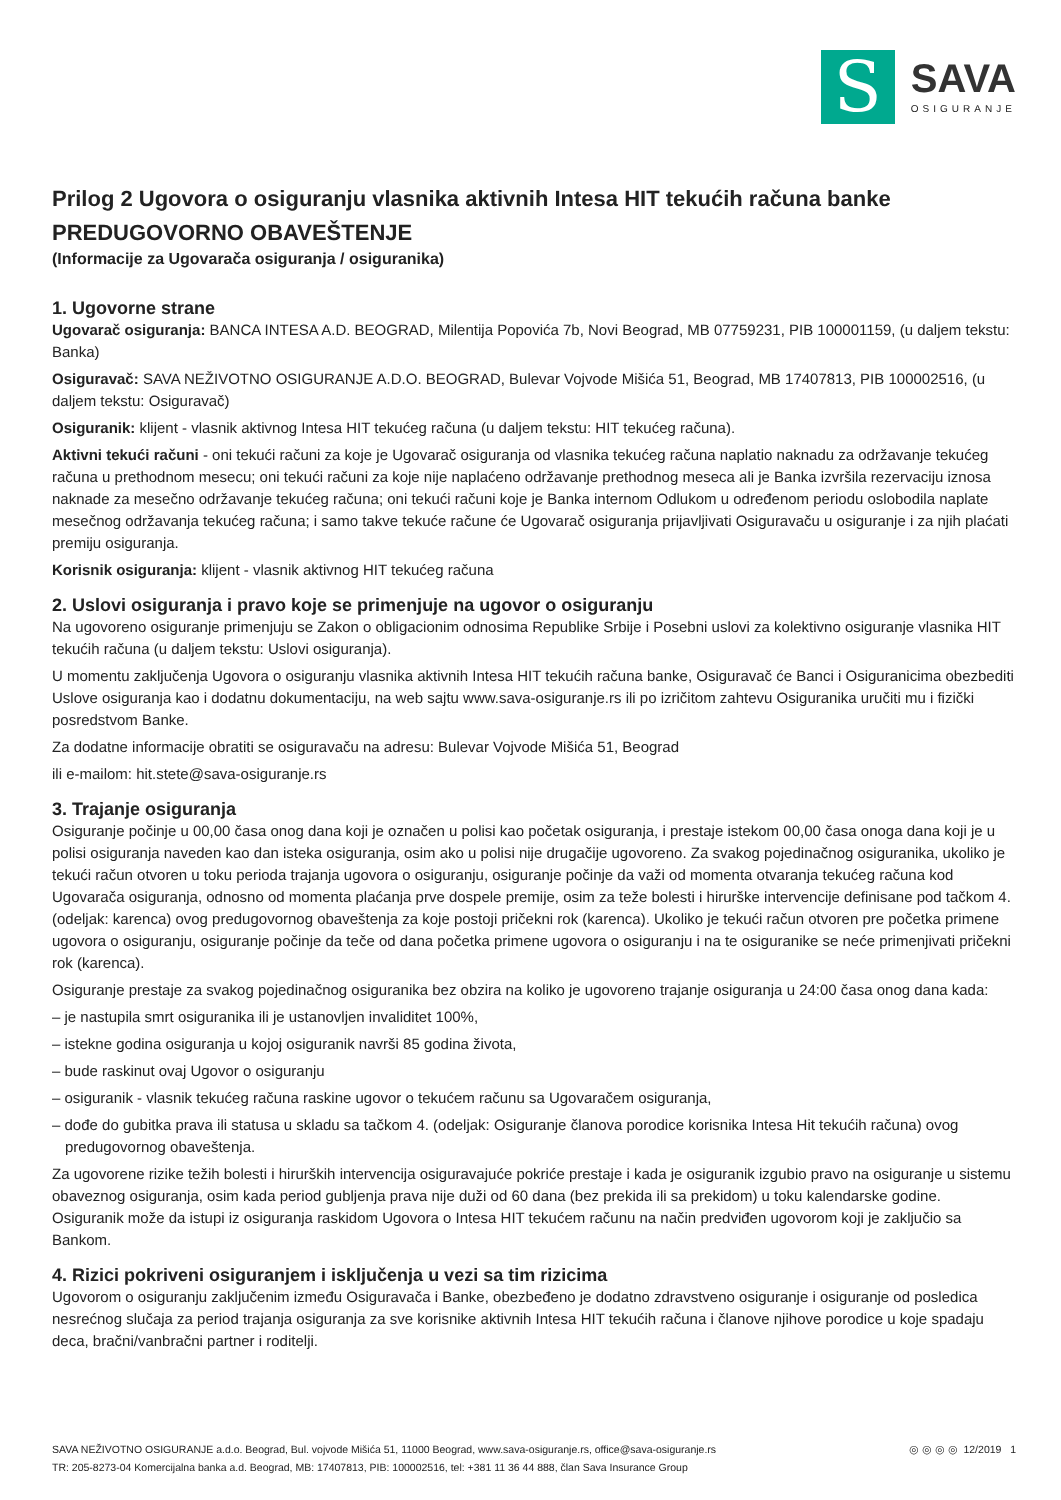S
SAVA
OSIGURANJE
Prilog 2 Ugovora o osiguranju vlasnika aktivnih Intesa HIT tekućih računa banke
PREDUGOVORNO OBAVEŠTENJE
(Informacije za Ugovarača osiguranja / osiguranika)
1. Ugovorne strane
Ugovarač osiguranja: BANCA INTESA A.D. BEOGRAD, Milentija Popovića 7b, Novi Beograd, MB 07759231, PIB 100001159, (u daljem tekstu: Banka)
Osiguravač: SAVA NEŽIVOTNO OSIGURANJE A.D.O. BEOGRAD, Bulevar Vojvode Mišića 51, Beograd, MB 17407813, PIB 100002516, (u daljem tekstu: Osiguravač)
Osiguranik: klijent - vlasnik aktivnog Intesa HIT tekućeg računa (u daljem tekstu: HIT tekućeg računa).
Aktivni tekući računi - oni tekući računi za koje je Ugovarač osiguranja od vlasnika tekućeg računa naplatio naknadu za održavanje tekućeg računa u prethodnom mesecu; oni tekući računi za koje nije naplaćeno održavanje prethodnog meseca ali je Banka izvršila rezervaciju iznosa naknade za mesečno održavanje tekućeg računa; oni tekući računi koje je Banka internom Odlukom u određenom periodu oslobodila naplate mesečnog održavanja tekućeg računa; i samo takve tekuće račune će Ugovarač osiguranja prijavljivati Osiguravaču u osiguranje i za njih plaćati premiju osiguranja.
Korisnik osiguranja: klijent - vlasnik aktivnog HIT tekućeg računa
2. Uslovi osiguranja i pravo koje se primenjuje na ugovor o osiguranju
Na ugovoreno osiguranje primenjuju se Zakon o obligacionim odnosima Republike Srbije i Posebni uslovi za kolektivno osiguranje vlasnika HIT tekućih računa (u daljem tekstu: Uslovi osiguranja).
U momentu zaključenja Ugovora o osiguranju vlasnika aktivnih Intesa HIT tekućih računa banke, Osiguravač će Banci i Osiguranicima obezbediti Uslove osiguranja kao i dodatnu dokumentaciju, na web sajtu www.sava-osiguranje.rs ili po izričitom zahtevu Osiguranika uručiti mu i fizički posredstvom Banke.
Za dodatne informacije obratiti se osiguravaču na adresu: Bulevar Vojvode Mišića 51, Beograd
ili e-mailom: hit.stete@sava-osiguranje.rs
3. Trajanje osiguranja
Osiguranje počinje u 00,00 časa onog dana koji je označen u polisi kao početak osiguranja, i prestaje istekom 00,00 časa onoga dana koji je u polisi osiguranja naveden kao dan isteka osiguranja, osim ako u polisi nije drugačije ugovoreno. Za svakog pojedinačnog osiguranika, ukoliko je tekući račun otvoren u toku perioda trajanja ugovora o osiguranju, osiguranje počinje da važi od momenta otvaranja tekućeg računa kod Ugovarača osiguranja, odnosno od momenta plaćanja prve dospele premije, osim za teže bolesti i hirurške intervencije definisane pod tačkom 4. (odeljak: karenca) ovog predugovornog obaveštenja za koje postoji pričekni rok (karenca). Ukoliko je tekući račun otvoren pre početka primene ugovora o osiguranju, osiguranje počinje da teče od dana početka primene ugovora o osiguranju i na te osiguranike se neće primenjivati pričekni rok (karenca).
Osiguranje prestaje za svakog pojedinačnog osiguranika bez obzira na koliko je ugovoreno trajanje osiguranja u 24:00 časa onog dana kada:
– je nastupila smrt osiguranika ili je ustanovljen invaliditet 100%,
– istekne godina osiguranja u kojoj osiguranik navrši 85 godina života,
– bude raskinut ovaj Ugovor o osiguranju
– osiguranik - vlasnik tekućeg računa raskine ugovor o tekućem računu sa Ugovaračem osiguranja,
– dođe do gubitka prava ili statusa u skladu sa tačkom 4. (odeljak: Osiguranje članova porodice korisnika Intesa Hit tekućih računa) ovog predugovornog obaveštenja.
Za ugovorene rizike težih bolesti i hirurških intervencija osiguravajuće pokriće prestaje i kada je osiguranik izgubio pravo na osiguranje u sistemu obaveznog osiguranja, osim kada period gubljenja prava nije duži od 60 dana (bez prekida ili sa prekidom) u toku kalendarske godine. Osiguranik može da istupi iz osiguranja raskidom Ugovora o Intesa HIT tekućem računu na način predviđen ugovorom koji je zaključio sa Bankom.
4. Rizici pokriveni osiguranjem i isključenja u vezi sa tim rizicima
Ugovorom o osiguranju zaključenim između Osiguravača i Banke, obezbeđeno je dodatno zdravstveno osiguranje i osiguranje od posledica nesrećnog slučaja za period trajanja osiguranja za sve korisnike aktivnih Intesa HIT tekućih računa i članove njihove porodice u koje spadaju deca, bračni/vanbračni partner i roditelji.
SAVA NEŽIVOTNO OSIGURANJE a.d.o. Beograd, Bul. vojvode Mišića 51, 11000 Beograd, www.sava-osiguranje.rs, office@sava-osiguranje.rs
TR: 205-8273-04 Komercijalna banka a.d. Beograd, MB: 17407813, PIB: 100002516, tel: +381 11 36 44 888, član Sava Insurance Group
◎ ◎ ◎ ◎ 12/2019 1